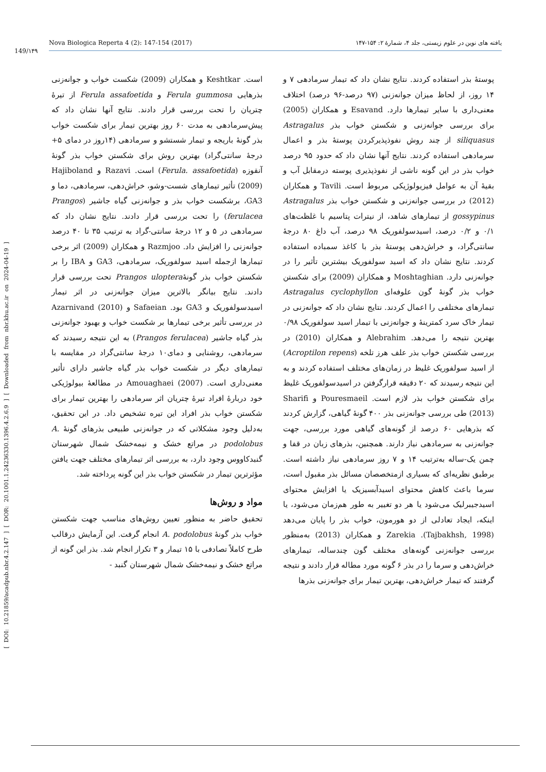[ DOI: 10.21859/acadpub.nbr.4.2.147 ] [ DOR: 20.1001.1.24236330.1396.4.2.6.9 ] [ Downloaded from nbr.khu.ac.ir on 2024-04-19 ]
149/۱۴۹
Nova Biologica Reperta 4 (2): 147-154 (2017) یافته های نوین در علوم زیستی، جلد ۴، شمارهٔ ۲: ۱۵۴-۱۴۷
پوستهٔ بذر استفاده کردند. نتایج نشان داد که تیمار سرمادهی ۷ و ۱۴ روز، از لحاظ میزان جوانه‌زنی (۹۷ درصد-۹۶ درصد) اختلاف معنی‌داری با سایر تیمارها دارد. Esavand و همکاران (2005) برای بررسی جوانه‌زنی و شکستن خواب بذر Astragalus siliquasus از چند روش نفوذپذیرکردن پوستهٔ بذر و اعمال سرمادهی استفاده کردند. نتایج آنها نشان داد که حدود ۹۵ درصد خواب بذر در این گونه ناشی از نفوذپذیری پوسته درمقابل آب و بقیهٔ آن به عوامل فیزیولوژیکی مربوط است. Tavili و همکاران (2012) در بررسی جوانه‌زنی و شکستن خواب بذر Astragalus gossypinus از تیمارهای شاهد، از نیترات پتاسیم با غلظت‌های ۰/۱ و ۰/۲ درصد، اسیدسولفوریک ۹۸ درصد، آب داغ ۸۰ درجهٔ سانتی‌گراد، و خراش‌دهی پوستهٔ بذر با کاغذ سمباده استفاده کردند. نتایج نشان داد که اسید سولفوریک بیشترین تأثیر را در جوانه‌زنی دارد. Moshtaghian و همکاران (2009) برای شکستن خواب بذر گونهٔ گون علوفه‌ای Astragalus cyclophyllon تیمارهای مختلفی را اعمال کردند. نتایج نشان داد که جوانه‌زنی در تیمار خاک سرد کمترینهٔ و جوانه‌زنی با تیمار اسید سولفوریک ۰/۹۸ بهترین نتیجه را می‌دهد. Alebrahim و همکاران (2010) در بررسی شکستن خواب بذر علف هرز تلخه (Acroptilon repens) از اسید سولفوریک غلیظ در زمان‌های مختلف استفاده کردند و به این نتیجه رسیدند که ۲۰ دقیقه قرارگرفتن در اسیدسولفوریک غلیظ برای شکستن خواب بذر لازم است. Pouresmaeil و Sharifi (2013) طی بررسی جوانه‌زنی بذر ۴۰۰ گونهٔ گیاهی، گزارش کردند که بذرهایی ۶۰ درصد از گونه‌های گیاهی مورد بررسی، جهت جوانه‌زنی به سرمادهی نیاز دارند. همچنین، بذرهای زبان در قفا و چمن یک-ساله به‌ترتیب ۱۴ و ۷ روز سرمادهی نیاز داشته است. برطبق نظریه‌ای که بسیاری ازمتخصصان مسائل بذر مقبول است، سرما باعث کاهش محتوای اسیدآبسیزیک یا افزایش محتوای اسیدجیبرلیک می‌شود یا هر دو تغییر به طور هم‌زمان می‌شود، یا اینکه، ایجاد تعادلی از دو هورمون، خواب بذر را پایان می‌دهد (Tajbakhsh, 1998). Zarekia و همکاران (2013) به‌منظور بررسی جوانه‌زنی گونه‌های مختلف گون چندساله، تیمارهای خراش‌دهی و سرما را در بذر ۶ گونه مورد مطاله قرار دادند و نتیجه گرفتند که تیمار خراش‌دهی، بهترین تیمار برای جوانه‌زنی بذرها
است. Keshtkar و همکاران (2009) شکست خواب و جوانه‌زنی بذرهایی Ferula gummosa و Ferula assafoetida از تیرهٔ چتریان را تحت بررسی قرار دادند. نتایج آنها نشان داد که پیش‌سرمادهی به مدت ۶۰ روز بهترین تیمار برای شکست خواب بذر گونهٔ باریجه و تیمار شستشو و سرمادهی (۱۴روز در دمای ۵+ درجهٔ سانتی‌گراد) بهترین روش برای شکستن خواب بذر گونهٔ آنقوزه (Ferula. assafoetida) است. Razavi و Hajiboland (2009) تأثیر تیمارهای شست-وشو، خراش‌دهی، سرمادهی، دما و GA3، برشکست خواب بذر و جوانه‌زنی گیاه جاشیر (Prangos ferulacea) را تحت بررسی قرار دادند. نتایج نشان داد که سرمادهی در ۵ و ۱۲ درجهٔ سانتی-گراد به ترتیب ۳۵ تا ۴۰ درصد جوانه‌زنی را افزایش داد. Razmjoo و همکاران (2009) اثر برخی تیمارها ازجمله اسید سولفوریک، سرمادهی، GA3 و IBA را بر شکستن خواب بذر گونهٔPrangos uloptera تحت بررسی قرار دادند. نتایج بیانگر بالاترین میزان جوانه‌زنی در اثر تیمار اسیدسولفوریک و GA3 بود. Safaeian و Azarnivand (2010) در بررسی تأثیر برخی تیمارها بر شکست خواب و بهبود جوانه‌زنی بذر گیاه جاشیر (Prangos ferulacea) به این نتیجه رسیدند که سرمادهی، روشنایی و دمای۱۰ درجهٔ سانتی‌گراد در مقایسه با تیمارهای دیگر در شکست خواب بذر گیاه جاشیر دارای تأثیر معنی‌داری است. Amouaghaei (2007) در مطالعهٔ بیولوژیکی خود دربارهٔ افراد تیرهٔ چتریان اثر سرمادهی را بهترین تیمار برای شکستن خواب بذر افراد این تیره تشخیص داد. در این تحقیق، به‌دلیل وجود مشکلاتی که در جوانه‌زنی طبیعی بذرهای گونهٔ A. podolobus در مراتع خشک و نیمه‌خشک شمال شهرستان گنبدکاووس وجود دارد، به بررسی اثر تیمارهای مختلف جهت یافتن مؤثرترین تیمار در شکستن خواب بذر این گونه پرداخته شد.
مواد و روش‌ها
تحقیق حاضر به منظور تعیین روش‌های مناسب جهت شکستن خواب بذر گونهٔ A. podolobus انجام گرفت. این آزمایش درقالب طرح کاملاً تصادفی با ۱۵ تیمار و ۳ تکرار انجام شد. بذر این گونه از مراتع خشک و نیمه‌خشک شمال شهرستان گنبد -